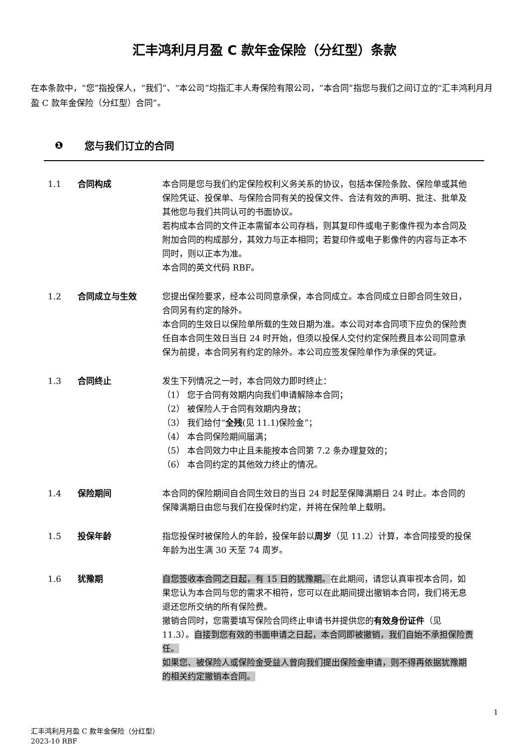汇丰鸿利月月盈 C 款年金保险（分红型）条款
在本条款中，“您”指投保人，“我们”、“本公司”均指汇丰人寿保险有限公司，“本合同”指您与我们之间订立的“汇丰鸿利月月盈 C 款年金保险（分红型）合同”。
❶ 您与我们订立的合同
1.1 合同构成 本合同是您与我们约定保险权利义务关系的协议，包括本保险条款、保险单或其他保险凭证、投保单、与保险合同有关的投保文件、合法有效的声明、批注、批单及其他您与我们共同认可的书面协议。
若构成本合同的文件正本需留本公司存档，则其复印件或电子影像件视为本合同及附加合同的构成部分，其效力与正本相同；若复印件或电子影像件的内容与正本不同时，则以正本为准。
本合同的英文代码 RBF。
1.2 合同成立与生效 您提出保险要求，经本公司同意承保，本合同成立。本合同成立日即合同生效日，合同另有约定的除外。
本合同的生效日以保险单所载的生效日期为准。本公司对本合同项下应负的保险责任自本合同生效日当日 24 时开始，但须以投保人交付约定保险费且本公司同意承保为前提，本合同另有约定的除外。本公司应签发保险单作为承保的凭证。
1.3 合同终止 发生下列情况之一时，本合同效力即时终止：
（1） 您于合同有效期内向我们申请解除本合同；
（2） 被保险人于合同有效期内身故；
（3） 我们给付“全残(见 11.1)保险金”；
（4） 本合同保险期间届满；
（5） 本合同效力中止且未能按本合同第 7.2 条办理复效的；
（6） 本合同约定的其他效力终止的情况。
1.4 保险期间 本合同的保险期间自合同生效日的当日 24 时起至保障满期日 24 时止。本合同的保障满期日由您与我们在投保时约定，并将在保险单上载明。
1.5 投保年龄 指您投保时被保险人的年龄，投保年龄以周岁（见 11.2）计算，本合同接受的投保年龄为出生满 30 天至 74 周岁。
1.6 犹豫期 自您签收本合同之日起，有 15 日的犹豫期。在此期间，请您认真审视本合同，如果您认为本合同与您的需求不相符，您可以在此期间提出撤销本合同，我们将无息退还您所交纳的所有保险费。
撤销合同时，您需要填写保险合同终止申请书并提供您的有效身份证件（见 11.3）。自接到您有效的书面申请之日起，本合同即被撤销，我们自始不承担保险责任。
如果您、被保险人或保险金受益人曾向我们提出保险金申请，则不得再依据犹豫期的相关约定撤销本合同。
1
汇丰鸿利月月盈 C 款年金保险（分红型）
2023-10 RBF